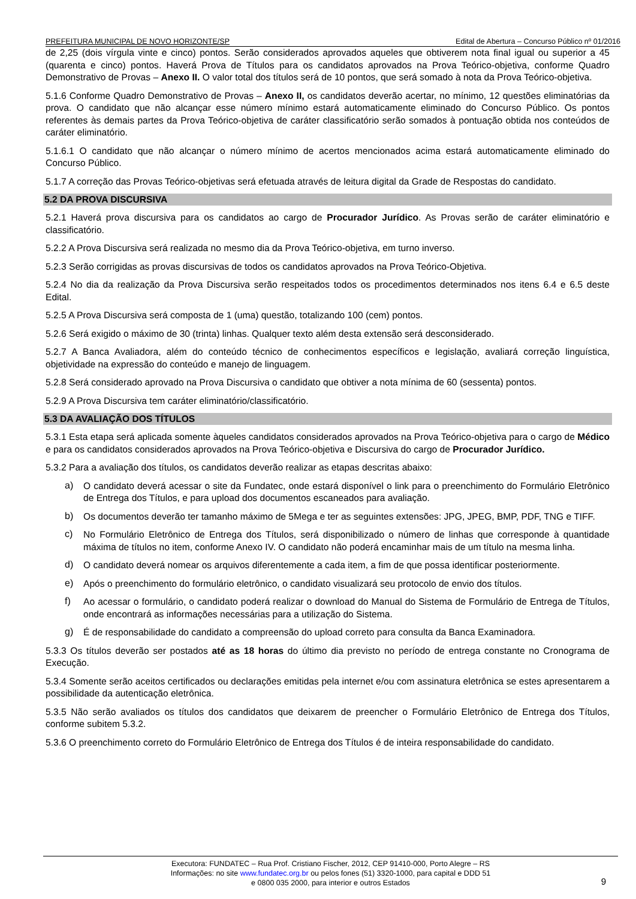PREFEITURA MUNICIPAL DE NOVO HORIZONTE/SP Edital de Abertura – Concurso Público nº 01/2016
de 2,25 (dois vírgula vinte e cinco) pontos. Serão considerados aprovados aqueles que obtiverem nota final igual ou superior a 45 (quarenta e cinco) pontos. Haverá Prova de Títulos para os candidatos aprovados na Prova Teórico-objetiva, conforme Quadro Demonstrativo de Provas – Anexo II. O valor total dos títulos será de 10 pontos, que será somado à nota da Prova Teórico-objetiva.
5.1.6 Conforme Quadro Demonstrativo de Provas – Anexo II, os candidatos deverão acertar, no mínimo, 12 questões eliminatórias da prova. O candidato que não alcançar esse número mínimo estará automaticamente eliminado do Concurso Público. Os pontos referentes às demais partes da Prova Teórico-objetiva de caráter classificatório serão somados à pontuação obtida nos conteúdos de caráter eliminatório.
5.1.6.1 O candidato que não alcançar o número mínimo de acertos mencionados acima estará automaticamente eliminado do Concurso Público.
5.1.7 A correção das Provas Teórico-objetivas será efetuada através de leitura digital da Grade de Respostas do candidato.
5.2 DA PROVA DISCURSIVA
5.2.1 Haverá prova discursiva para os candidatos ao cargo de Procurador Jurídico. As Provas serão de caráter eliminatório e classificatório.
5.2.2 A Prova Discursiva será realizada no mesmo dia da Prova Teórico-objetiva, em turno inverso.
5.2.3 Serão corrigidas as provas discursivas de todos os candidatos aprovados na Prova Teórico-Objetiva.
5.2.4 No dia da realização da Prova Discursiva serão respeitados todos os procedimentos determinados nos itens 6.4 e 6.5 deste Edital.
5.2.5 A Prova Discursiva será composta de 1 (uma) questão, totalizando 100 (cem) pontos.
5.2.6 Será exigido o máximo de 30 (trinta) linhas. Qualquer texto além desta extensão será desconsiderado.
5.2.7 A Banca Avaliadora, além do conteúdo técnico de conhecimentos específicos e legislação, avaliará correção linguística, objetividade na expressão do conteúdo e manejo de linguagem.
5.2.8 Será considerado aprovado na Prova Discursiva o candidato que obtiver a nota mínima de 60 (sessenta) pontos.
5.2.9 A Prova Discursiva tem caráter eliminatório/classificatório.
5.3 DA AVALIAÇÃO DOS TÍTULOS
5.3.1 Esta etapa será aplicada somente àqueles candidatos considerados aprovados na Prova Teórico-objetiva para o cargo de Médico e para os candidatos considerados aprovados na Prova Teórico-objetiva e Discursiva do cargo de Procurador Jurídico.
5.3.2 Para a avaliação dos títulos, os candidatos deverão realizar as etapas descritas abaixo:
a)
O candidato deverá acessar o site da Fundatec, onde estará disponível o link para o preenchimento do Formulário Eletrônico de Entrega dos Títulos, e para upload dos documentos escaneados para avaliação.
b)
Os documentos deverão ter tamanho máximo de 5Mega e ter as seguintes extensões: JPG, JPEG, BMP, PDF, TNG e TIFF.
c)
No Formulário Eletrônico de Entrega dos Títulos, será disponibilizado o número de linhas que corresponde à quantidade máxima de títulos no item, conforme Anexo IV. O candidato não poderá encaminhar mais de um título na mesma linha.
d)
O candidato deverá nomear os arquivos diferentemente a cada item, a fim de que possa identificar posteriormente.
e)
Após o preenchimento do formulário eletrônico, o candidato visualizará seu protocolo de envio dos títulos.
f)
Ao acessar o formulário, o candidato poderá realizar o download do Manual do Sistema de Formulário de Entrega de Títulos, onde encontrará as informações necessárias para a utilização do Sistema.
g)
É de responsabilidade do candidato a compreensão do upload correto para consulta da Banca Examinadora.
5.3.3 Os títulos deverão ser postados até as 18 horas do último dia previsto no período de entrega constante no Cronograma de Execução.
5.3.4 Somente serão aceitos certificados ou declarações emitidas pela internet e/ou com assinatura eletrônica se estes apresentarem a possibilidade da autenticação eletrônica.
5.3.5 Não serão avaliados os títulos dos candidatos que deixarem de preencher o Formulário Eletrônico de Entrega dos Títulos, conforme subitem 5.3.2.
5.3.6 O preenchimento correto do Formulário Eletrônico de Entrega dos Títulos é de inteira responsabilidade do candidato.
Executora: FUNDATEC – Rua Prof. Cristiano Fischer, 2012, CEP 91410-000, Porto Alegre – RS
Informações: no site www.fundatec.org.br ou pelos fones (51) 3320-1000, para capital e DDD 51
e 0800 035 2000, para interior e outros Estados
9